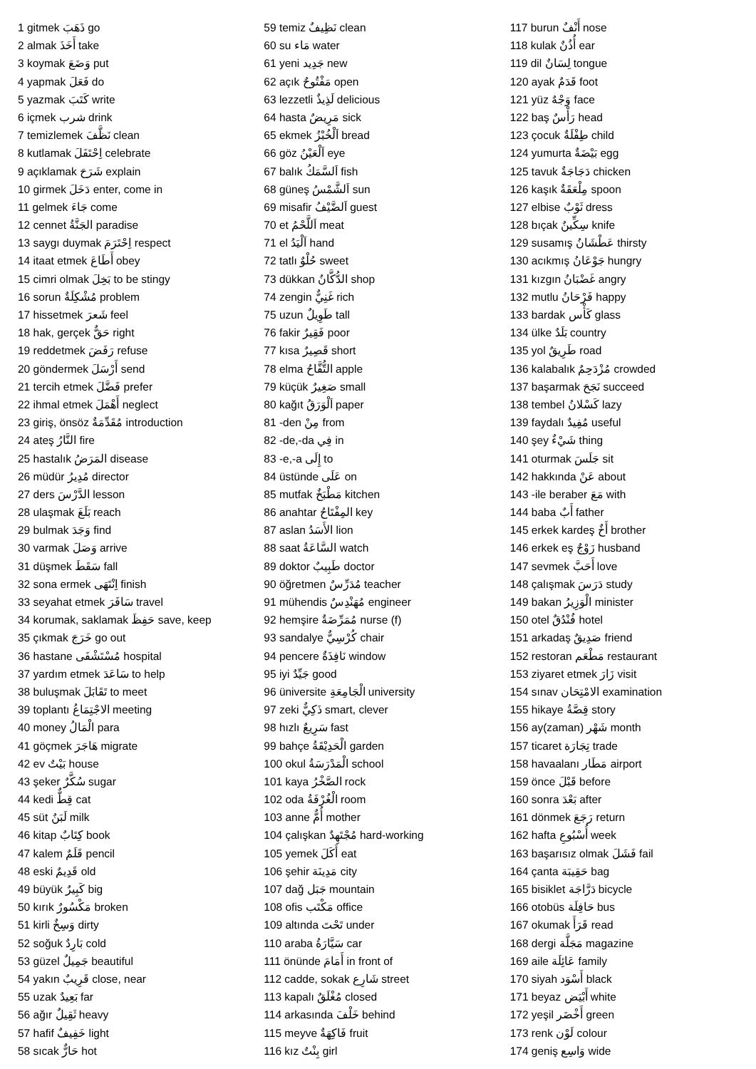1 gitmek ذَهَبَ go
2 almak أَخَذَ take
3 koymak وَضَعَ put
4 yapmak فَعَلَ do
5 yazmak كَتَبَ write
6 içmek شرب drink
7 temizlemek نَظَّفَ clean
8 kutlamak اِحْتَفَلَ celebrate
9 açıklamak شَرَحَ explain
10 girmek دَخَلَ enter, come in
11 gelmek جَاءَ come
12 cennet الجَنَّةُ paradise
13 saygı duymak اِحْتَرَمَ respect
14 itaat etmek أَطَاعَ obey
15 cimri olmak بَخِلَ to be stingy
16 sorun مُشْكِلَةٌ problem
17 hissetmek شَعرَ feel
18 hak, gerçek حَقٌّ right
19 reddetmek رَفَضَ refuse
20 göndermek أَرْسَلَ send
21 tercih etmek فَضَّلَ prefer
22 ihmal etmek أَهْمَلَ neglect
23 giriş, önsöz مُقَدِّمَةٌ introduction
24 ateş النَّارُ fire
25 hastalık المَرَضُ disease
26 müdür مُدِيرُ director
27 ders الدَّرْسَ lesson
28 ulaşmak بَلَغَ reach
29 bulmak وَجَدَ find
30 varmak وَصَلَ arrive
31 düşmek سَقَطَ fall
32 sona ermek اِنْتَهَى finish
33 seyahat etmek سَافَرَ travel
34 korumak, saklamak حَفِظَ save, keep
35 çıkmak خَرَجَ go out
36 hastane مُسْتَشْفَى hospital
37 yardım etmek سَاعَدَ to help
38 buluşmak تَقَابَلَ to meet
39 toplantı الاجْتِمَاعُ meeting
40 money الْمَالُ para
41 göçmek هَاجَرَ migrate
42 ev بَيْتٌ house
43 şeker سُكَّرٌ sugar
44 kedi قِطٌّ cat
45 süt لَبَنٌ milk
46 kitap كِتَابٌ book
47 kalem قَلَمٌ pencil
48 eski قَدِيمٌ old
49 büyük كَبِيرٌ big
50 kırık مَكْسُورٌ broken
51 kirli وَسِخٌ dirty
52 soğuk بَارِدٌ cold
53 güzel جَمِيلٌ beautiful
54 yakın قَرِيبٌ close, near
55 uzak بَعِيدٌ far
56 ağır ثَقِيلٌ heavy
57 hafif خَفِيفٌ light
58 sıcak حَارٌّ hot
59 temiz نَظِيفٌ clean
60 su مَاء water
61 yeni جَدِيد new
62 açık مَفْتُوحٌ open
63 lezzetli لَذِيذٌ delicious
64 hasta مَرِيضٌ sick
65 ekmek اَلْخُبْزُ bread
66 göz اَلْعَيْنُ eye
67 balık اَلسَّمَكُ fish
68 güneş اَلشَّمْسُ sun
69 misafir اَلضَّيْفُ guest
70 et اَللَّحْمُ meat
71 el اَلْيَدُ hand
72 tatlı حُلْوٌ sweet
73 dükkan الدُّكَّانُ shop
74 zengin غَنِيٌّ rich
75 uzun طَوِيلٌ tall
76 fakir فَقِيرٌ poor
77 kısa قَصِيرٌ short
78 elma التُّفَّاحُ apple
79 küçük صَغِيرٌ small
80 kağıt اَلْوَرَقُ paper
81 -den مِنْ from
82 -de,-da فِي in
83 -e,-a إِلَى to
84 üstünde عَلَى on
85 mutfak مَطْبَخٌ kitchen
86 anahtar المِفْتَاحُ key
87 aslan الأَسَدُ lion
88 saat السَّاعَةُ watch
89 doktor طَبِيبٌ doctor
90 öğretmen مُدَرِّسٌ teacher
91 mühendis مُهَنْدِسٌ engineer
92 hemşire مُمَرِّضَةٌ nurse (f)
93 sandalye كُرْسِيٌّ chair
94 pencere نَافِذَةٌ window
95 iyi جَيِّدٌ good
96 üniversite الْجَامِعَةِ university
97 zeki ذَكِيٌّ smart, clever
98 hızlı سَرِيعٌ fast
99 bahçe الْحَدِيْقَةُ garden
100 okul الْمَدْرَسَةُ school
101 kaya الصَّخْرُ rock
102 oda الْغُرْفَةُ room
103 anne أُمٌّ mother
104 çalışkan مُجْتَهِدٌ hard-working
105 yemek أَكَلَ eat
106 şehir مَدِينَة city
107 dağ جَبَل mountain
108 ofis مَكْتَب office
109 altında تَحْتَ under
110 araba سَيَّارَةُ car
111 önünde أَمَامَ in front of
112 cadde, sokak شَارِع street
113 kapalı مُغْلَقٌ closed
114 arkasında خَلْفَ behind
115 meyve فَاكِهَةٌ fruit
116 kız بِنْتٌ girl
117 burun أَنْفٌ nose
118 kulak أُذُنٌ ear
119 dil لِسَانٌ tongue
120 ayak قَدَمٌ foot
121 yüz وَجْهٌ face
122 baş رَأْسٌ head
123 çocuk طِفْلَةٌ child
124 yumurta بَيْضَةٌ egg
125 tavuk دَجَاجَةٌ chicken
126 kaşık مِلْعَقَةٌ spoon
127 elbise ثَوْبٌ dress
128 bıçak سِكِّينٌ knife
129 susamış عَطْشَانُ thirsty
130 acıkmış جَوْعَانُ hungry
131 kızgın غَضْبَانُ angry
132 mutlu فَرْحَانُ happy
133 bardak كَأْس glass
134 ülke بَلَدٌ country
135 yol طَرِيقٌ road
136 kalabalık مُزْدَحِمٌ crowded
137 başarmak نَجَحَ succeed
138 tembel كَسْلانُ lazy
139 faydalı مُفِيدٌ useful
140 şey شَيْءٌ thing
141 oturmak جَلَسَ sit
142 hakkında عَنْ about
143 -ile beraber مَعَ with
144 baba أَبٌ father
145 erkek kardeş أَخٌ brother
146 erkek eş زَوْجٌ husband
147 sevmek أَحَبَّ love
148 çalışmak دَرَسَ study
149 bakan الْوَزِيرُ minister
150 otel فُنْدُقٌ hotel
151 arkadaş صَدِيقٌ friend
152 restoran مَطْعَم restaurant
153 ziyaret etmek زَارَ visit
154 sınav الامْتِحَان examination
155 hikaye قِصَّةُ story
156 ay(zaman) شَهْر month
157 ticaret تِجَارَة trade
158 havaalanı مَطَار airport
159 önce قَبْلَ before
160 sonra بَعْدَ after
161 dönmek رَجَعَ return
162 hafta أُسْبُوعِ week
163 başarısız olmak فَشَلَ fail
164 çanta حَقِيبَة bag
165 bisiklet دَرَّاجَة bicycle
166 otobüs حَافِلَة bus
167 okumak قَرَأَ read
168 dergi مَجَلَّة magazine
169 aile عَائِلَة family
170 siyah أَسْوَد black
171 beyaz أَبْيَض white
172 yeşil أَخْضَر green
173 renk لَوْن colour
174 geniş وَاسِع wide